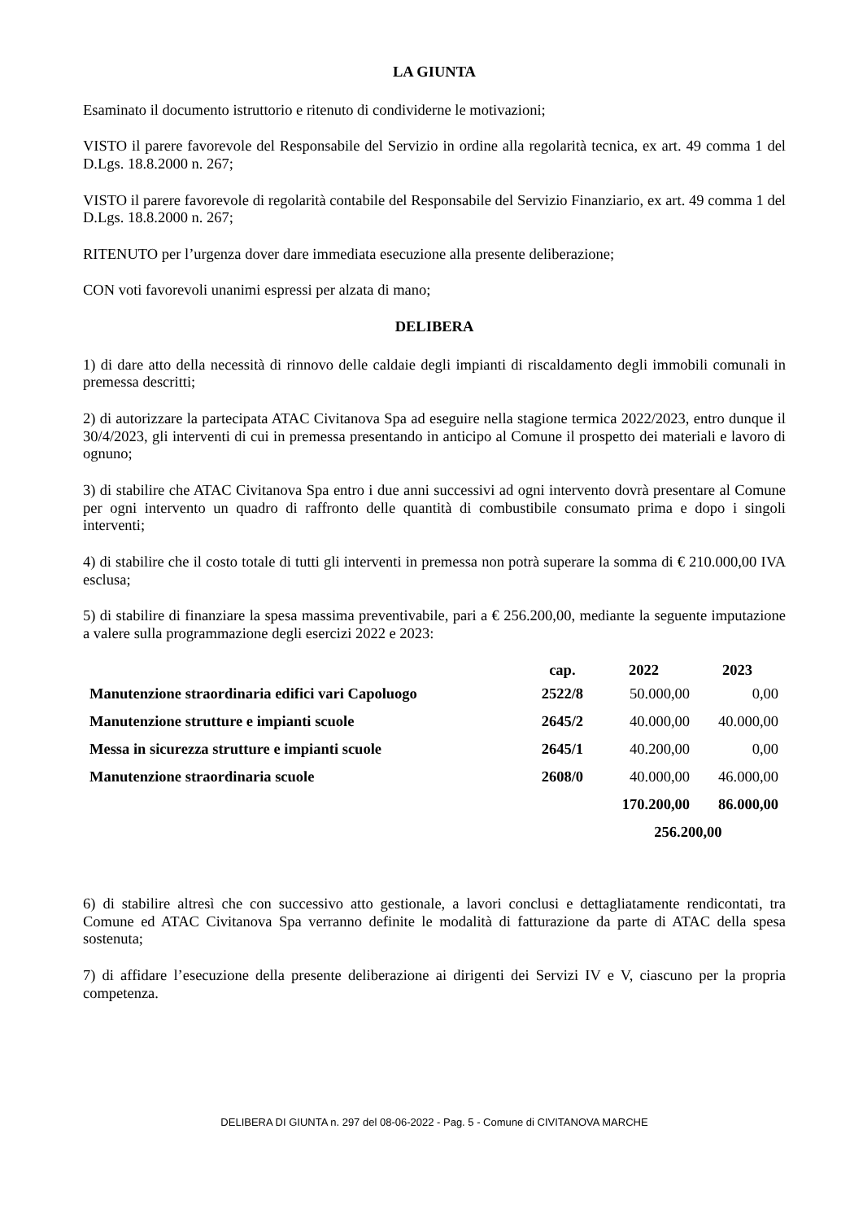LA GIUNTA
Esaminato il documento istruttorio e ritenuto di condividerne le motivazioni;
VISTO il parere favorevole del Responsabile del Servizio in ordine alla regolarità tecnica, ex art. 49 comma 1 del D.Lgs. 18.8.2000 n. 267;
VISTO il parere favorevole di regolarità contabile del Responsabile del Servizio Finanziario, ex art. 49 comma 1 del D.Lgs. 18.8.2000 n. 267;
RITENUTO per l’urgenza dover dare immediata esecuzione alla presente deliberazione;
CON voti favorevoli unanimi espressi per alzata di mano;
DELIBERA
1) di dare atto della necessità di rinnovo delle caldaie degli impianti di riscaldamento degli immobili comunali in premessa descritti;
2) di autorizzare la partecipata ATAC Civitanova Spa ad eseguire nella stagione termica 2022/2023, entro dunque il 30/4/2023, gli interventi di cui in premessa presentando in anticipo al Comune il prospetto dei materiali e lavoro di ognuno;
3) di stabilire che ATAC Civitanova Spa entro i due anni successivi ad ogni intervento dovrà presentare al Comune per ogni intervento un quadro di raffronto delle quantità di combustibile consumato prima e dopo i singoli interventi;
4) di stabilire che il costo totale di tutti gli interventi in premessa non potrà superare la somma di € 210.000,00 IVA esclusa;
5) di stabilire di finanziare la spesa massima preventivabile, pari a € 256.200,00, mediante la seguente imputazione a valere sulla programmazione degli esercizi 2022 e 2023:
| | cap. | 2022 | 2023 |
| --- | --- | --- | --- |
| Manutenzione straordinaria edifici vari Capoluogo | 2522/8 | 50.000,00 | 0,00 |
| Manutenzione strutture e impianti scuole | 2645/2 | 40.000,00 | 40.000,00 |
| Messa in sicurezza strutture e impianti scuole | 2645/1 | 40.200,00 | 0,00 |
| Manutenzione straordinaria scuole | 2608/0 | 40.000,00 | 46.000,00 |
| | | 170.200,00 | 86.000,00 |
| | | 256.200,00 | |
6) di stabilire altresì che con successivo atto gestionale, a lavori conclusi e dettagliatamente rendicontati, tra Comune ed ATAC Civitanova Spa verranno definite le modalità di fatturazione da parte di ATAC della spesa sostenuta;
7) di affidare l’esecuzione della presente deliberazione ai dirigenti dei Servizi IV e V, ciascuno per la propria competenza.
DELIBERA DI GIUNTA n. 297 del 08-06-2022 - Pag. 5 - Comune di CIVITANOVA MARCHE